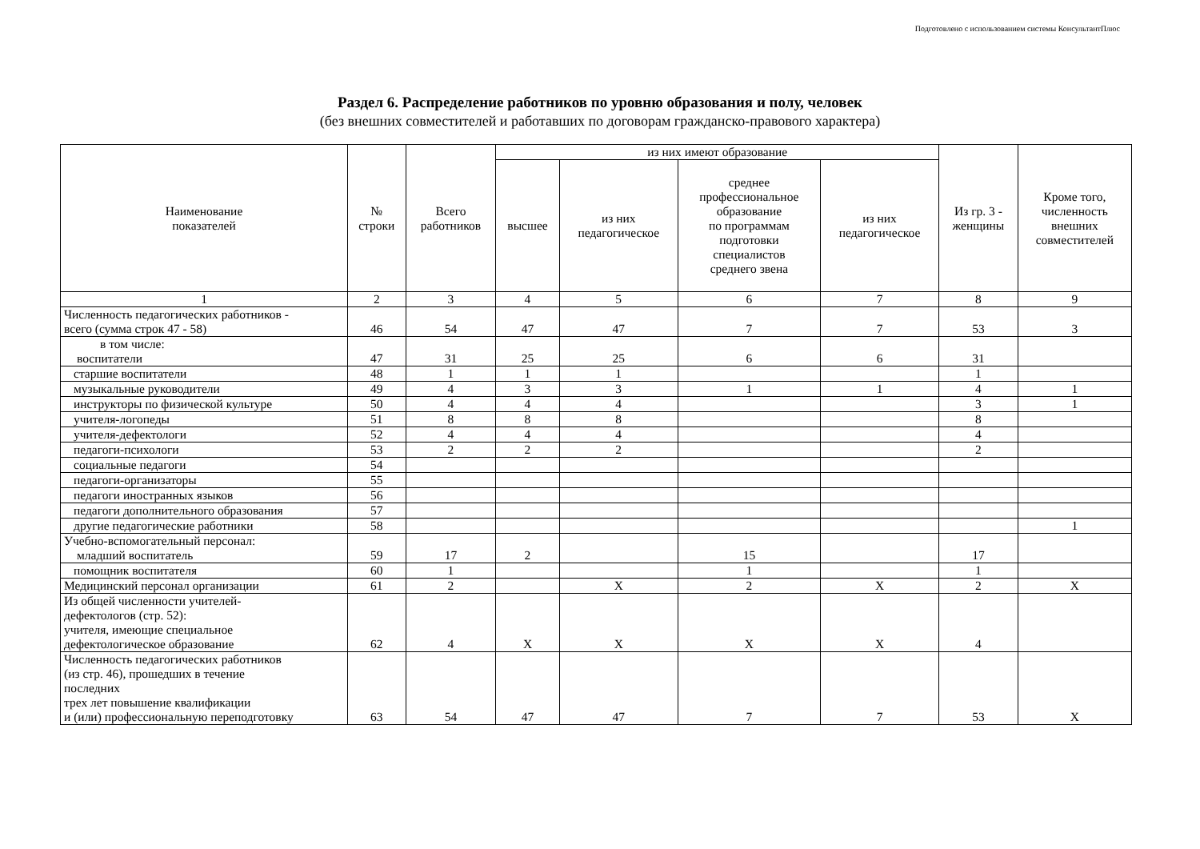Подготовлено с использованием системы КонсультантПлюс
Раздел 6. Распределение работников по уровню образования и полу, человек
(без внешних совместителей и работавших по договорам гражданско-правового характера)
| Наименование показателей | № строки | Всего работников | из них имеют образование | | | | Из гр. 3 - женщины | Кроме того, численность внешних совместителей |
| --- | --- | --- | --- | --- | --- | --- | --- | --- |
| | | | высшее | из них педагогическое | среднее профессиональное образование по программам подготовки специалистов среднего звена | из них педагогическое | | |
| 1 | 2 | 3 | 4 | 5 | 6 | 7 | 8 | 9 |
| Численность педагогических работников - всего (сумма строк 47 - 58) | 46 | 54 | 47 | 47 | 7 | 7 | 53 | 3 |
| в том числе: воспитатели | 47 | 31 | 25 | 25 | 6 | 6 | 31 | |
| старшие воспитатели | 48 | 1 | 1 | 1 | | | 1 | |
| музыкальные руководители | 49 | 4 | 3 | 3 | 1 | 1 | 4 | 1 |
| инструкторы по физической культуре | 50 | 4 | 4 | 4 | | | 3 | 1 |
| учителя-логопеды | 51 | 8 | 8 | 8 | | | 8 | |
| учителя-дефектологи | 52 | 4 | 4 | 4 | | | 4 | |
| педагоги-психологи | 53 | 2 | 2 | 2 | | | 2 | |
| социальные педагоги | 54 | | | | | | | |
| педагоги-организаторы | 55 | | | | | | | |
| педагоги иностранных языков | 56 | | | | | | | |
| педагоги дополнительного образования | 57 | | | | | | | |
| другие педагогические работники | 58 | | | | | | | 1 |
| Учебно-вспомогательный персонал: младший воспитатель | 59 | 17 | 2 | | 15 | | 17 | |
| помощник воспитателя | 60 | 1 | | | 1 | | 1 | |
| Медицинский персонал организации | 61 | 2 | | X | 2 | X | 2 | X |
| Из общей численности учителей- дефектологов (стр. 52): учителя, имеющие специальное дефектологическое образование | 62 | 4 | X | X | X | X | 4 | |
| Численность педагогических работников (из стр. 46), прошедших в течение последних трех лет повышение квалификации и (или) профессиональную переподготовку | 63 | 54 | 47 | 47 | 7 | 7 | 53 | X |